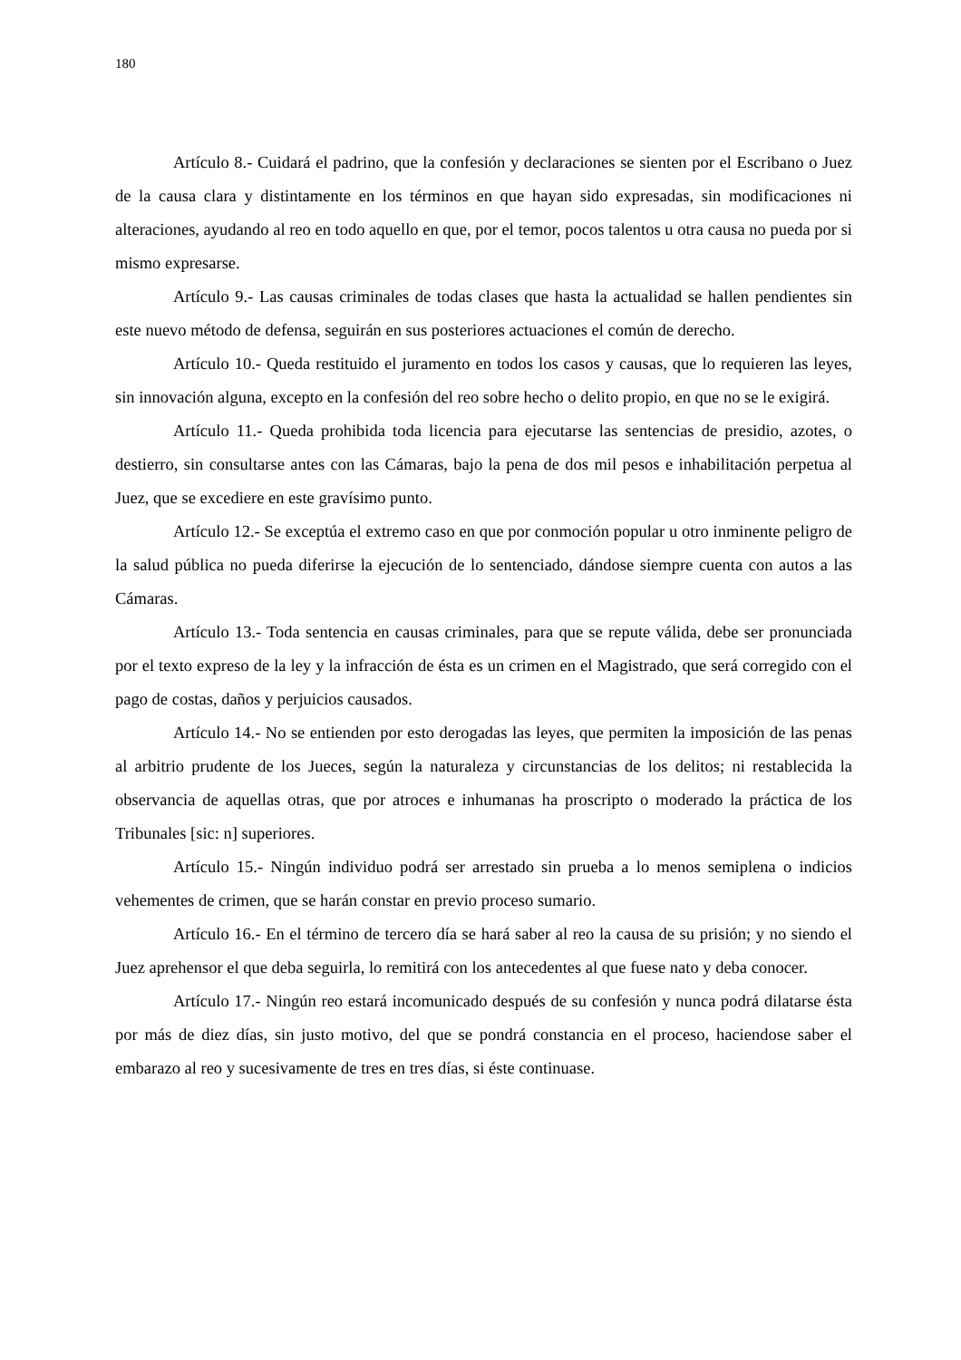180
Artículo 8.- Cuidará el padrino, que la confesión y declaraciones se sienten por el Escribano o Juez de la causa clara y distintamente en los términos en que hayan sido expresadas, sin modificaciones ni alteraciones, ayudando al reo en todo aquello en que, por el temor, pocos talentos u otra causa no pueda por si mismo expresarse.
Artículo 9.- Las causas criminales de todas clases que hasta la actualidad se hallen pendientes sin este nuevo método de defensa, seguirán en sus posteriores actuaciones el común de derecho.
Artículo 10.- Queda restituido el juramento en todos los casos y causas, que lo requieren las leyes, sin innovación alguna, excepto en la confesión del reo sobre hecho o delito propio, en que no se le exigirá.
Artículo 11.- Queda prohibida toda licencia para ejecutarse las sentencias de presidio, azotes, o destierro, sin consultarse antes con las Cámaras, bajo la pena de dos mil pesos e inhabilitación perpetua al Juez, que se excediere en este gravísimo punto.
Artículo 12.- Se exceptúa el extremo caso en que por conmoción popular u otro inminente peligro de la salud pública no pueda diferirse la ejecución de lo sentenciado, dándose siempre cuenta con autos a las Cámaras.
Artículo 13.- Toda sentencia en causas criminales, para que se repute válida, debe ser pronunciada por el texto expreso de la ley y la infracción de ésta es un crimen en el Magistrado, que será corregido con el pago de costas, daños y perjuicios causados.
Artículo 14.- No se entienden por esto derogadas las leyes, que permiten la imposición de las penas al arbitrio prudente de los Jueces, según la naturaleza y circunstancias de los delitos; ni restablecida la observancia de aquellas otras, que por atroces e inhumanas ha proscripto o moderado la práctica de los Tribunales [sic: n] superiores.
Artículo 15.- Ningún individuo podrá ser arrestado sin prueba a lo menos semiplena o indicios vehementes de crimen, que se harán constar en previo proceso sumario.
Artículo 16.- En el término de tercero día se hará saber al reo la causa de su prisión; y no siendo el Juez aprehensor el que deba seguirla, lo remitirá con los antecedentes al que fuese nato y deba conocer.
Artículo 17.- Ningún reo estará incomunicado después de su confesión y nunca podrá dilatarse ésta por más de diez días, sin justo motivo, del que se pondrá constancia en el proceso, haciendose saber el embarazo al reo y sucesivamente de tres en tres días, si éste continuase.